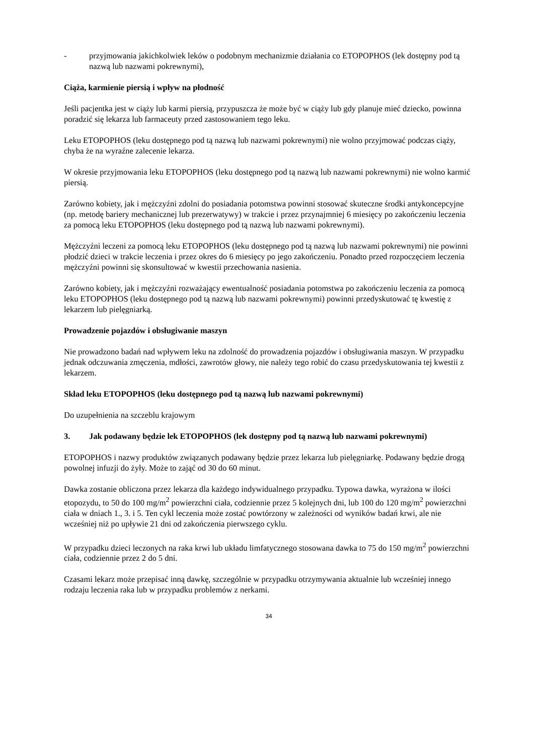- przyjmowania jakichkolwiek leków o podobnym mechanizmie działania co ETOPOPHOS (lek dostępny pod tą nazwą lub nazwami pokrewnymi),
Ciąża, karmienie piersią i wpływ na płodność
Jeśli pacjentka jest w ciąży lub karmi piersią, przypuszcza że może być w ciąży lub gdy planuje mieć dziecko, powinna poradzić się lekarza lub farmaceuty przed zastosowaniem tego leku.
Leku ETOPOPHOS (leku dostępnego pod tą nazwą lub nazwami pokrewnymi) nie wolno przyjmować podczas ciąży, chyba że na wyraźne zalecenie lekarza.
W okresie przyjmowania leku ETOPOPHOS (leku dostępnego pod tą nazwą lub nazwami pokrewnymi) nie wolno karmić piersią.
Zarówno kobiety, jak i mężczyźni zdolni do posiadania potomstwa powinni stosować skuteczne środki antykoncepcyjne (np. metodę bariery mechanicznej lub prezerwatywy) w trakcie i przez przynajmniej 6 miesięcy po zakończeniu leczenia za pomocą leku ETOPOPHOS (leku dostępnego pod tą nazwą lub nazwami pokrewnymi).
Mężczyźni leczeni za pomocą leku ETOPOPHOS (leku dostępnego pod tą nazwą lub nazwami pokrewnymi) nie powinni płodzić dzieci w trakcie leczenia i przez okres do 6 miesięcy po jego zakończeniu. Ponadto przed rozpoczęciem leczenia mężczyźni powinni się skonsultować w kwestii przechowania nasienia.
Zarówno kobiety, jak i mężczyźni rozważający ewentualność posiadania potomstwa po zakończeniu leczenia za pomocą leku ETOPOPHOS (leku dostępnego pod tą nazwą lub nazwami pokrewnymi) powinni przedyskutować tę kwestię z lekarzem lub pielęgniarką.
Prowadzenie pojazdów i obsługiwanie maszyn
Nie prowadzono badań nad wpływem leku na zdolność do prowadzenia pojazdów i obsługiwania maszyn. W przypadku jednak odczuwania zmęczenia, mdłości, zawrotów głowy, nie należy tego robić do czasu przedyskutowania tej kwestii z lekarzem.
Skład leku ETOPOPHOS (leku dostępnego pod tą nazwą lub nazwami pokrewnymi)
Do uzupełnienia na szczeblu krajowym
3. Jak podawany będzie lek ETOPOPHOS (lek dostępny pod tą nazwą lub nazwami pokrewnymi)
ETOPOPHOS i nazwy produktów związanych podawany będzie przez lekarza lub pielęgniarkę. Podawany będzie drogą powolnej infuzji do żyły. Może to zająć od 30 do 60 minut.
Dawka zostanie obliczona przez lekarza dla każdego indywidualnego przypadku. Typowa dawka, wyrażona w ilości etopozydu, to 50 do 100 mg/m<sup>2</sup> powierzchni ciała, codziennie przez 5 kolejnych dni, lub 100 do 120 mg/m<sup>2</sup> powierzchni ciała w dniach 1., 3. i 5. Ten cykl leczenia może zostać powtórzony w zależności od wyników badań krwi, ale nie wcześniej niż po upływie 21 dni od zakończenia pierwszego cyklu.
W przypadku dzieci leczonych na raka krwi lub układu limfatycznego stosowana dawka to 75 do 150 mg/m<sup>2</sup> powierzchni ciała, codziennie przez 2 do 5 dni.
Czasami lekarz może przepisać inną dawkę, szczególnie w przypadku otrzymywania aktualnie lub wcześniej innego rodzaju leczenia raka lub w przypadku problemów z nerkami.
34